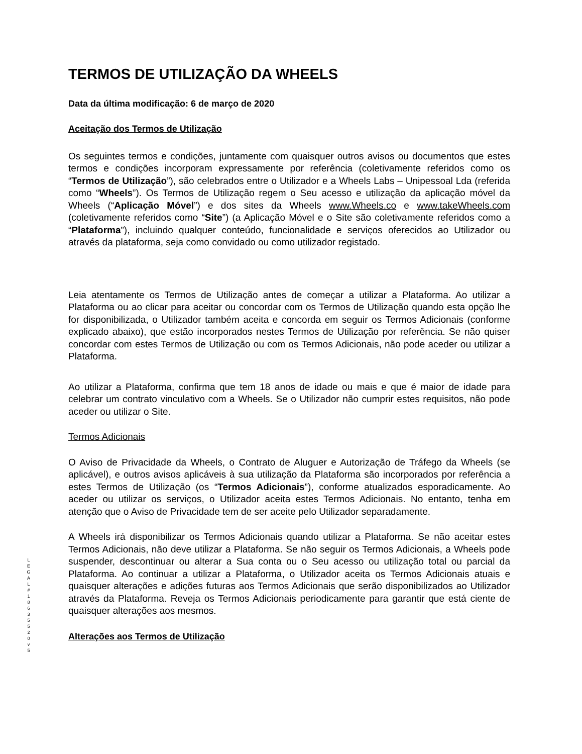TERMOS DE UTILIZAÇÃO DA WHEELS
Data da última modificação: 6 de março de 2020
Aceitação dos Termos de Utilização
Os seguintes termos e condições, juntamente com quaisquer outros avisos ou documentos que estes termos e condições incorporam expressamente por referência (coletivamente referidos como os “Termos de Utilização”), são celebrados entre o Utilizador e a Wheels Labs – Unipessoal Lda (referida como “Wheels”). Os Termos de Utilização regem o Seu acesso e utilização da aplicação móvel da Wheels (“Aplicação Móvel”) e dos sites da Wheels www.Wheels.co e www.takeWheels.com (coletivamente referidos como “Site”) (a Aplicação Móvel e o Site são coletivamente referidos como a “Plataforma”), incluindo qualquer conteúdo, funcionalidade e serviços oferecidos ao Utilizador ou através da plataforma, seja como convidado ou como utilizador registado.
Leia atentamente os Termos de Utilização antes de começar a utilizar a Plataforma. Ao utilizar a Plataforma ou ao clicar para aceitar ou concordar com os Termos de Utilização quando esta opção lhe for disponibilizada, o Utilizador também aceita e concorda em seguir os Termos Adicionais (conforme explicado abaixo), que estão incorporados nestes Termos de Utilização por referência. Se não quiser concordar com estes Termos de Utilização ou com os Termos Adicionais, não pode aceder ou utilizar a Plataforma.
Ao utilizar a Plataforma, confirma que tem 18 anos de idade ou mais e que é maior de idade para celebrar um contrato vinculativo com a Wheels. Se o Utilizador não cumprir estes requisitos, não pode aceder ou utilizar o Site.
Termos Adicionais
O Aviso de Privacidade da Wheels, o Contrato de Aluguer e Autorização de Tráfego da Wheels (se aplicável), e outros avisos aplicáveis à sua utilização da Plataforma são incorporados por referência a estes Termos de Utilização (os “Termos Adicionais”), conforme atualizados esporadicamente. Ao aceder ou utilizar os serviços, o Utilizador aceita estes Termos Adicionais. No entanto, tenha em atenção que o Aviso de Privacidade tem de ser aceite pelo Utilizador separadamente.
A Wheels irá disponibilizar os Termos Adicionais quando utilizar a Plataforma. Se não aceitar estes Termos Adicionais, não deve utilizar a Plataforma. Se não seguir os Termos Adicionais, a Wheels pode suspender, descontinuar ou alterar a Sua conta ou o Seu acesso ou utilização total ou parcial da Plataforma. Ao continuar a utilizar a Plataforma, o Utilizador aceita os Termos Adicionais atuais e quaisquer alterações e adições futuras aos Termos Adicionais que serão disponibilizados ao Utilizador através da Plataforma. Reveja os Termos Adicionais periodicamente para garantir que está ciente de quaisquer alterações aos mesmos.
Alterações aos Termos de Utilização
L
E
G
A
L
#
1
8
6
3
5
5
2
0
v
5